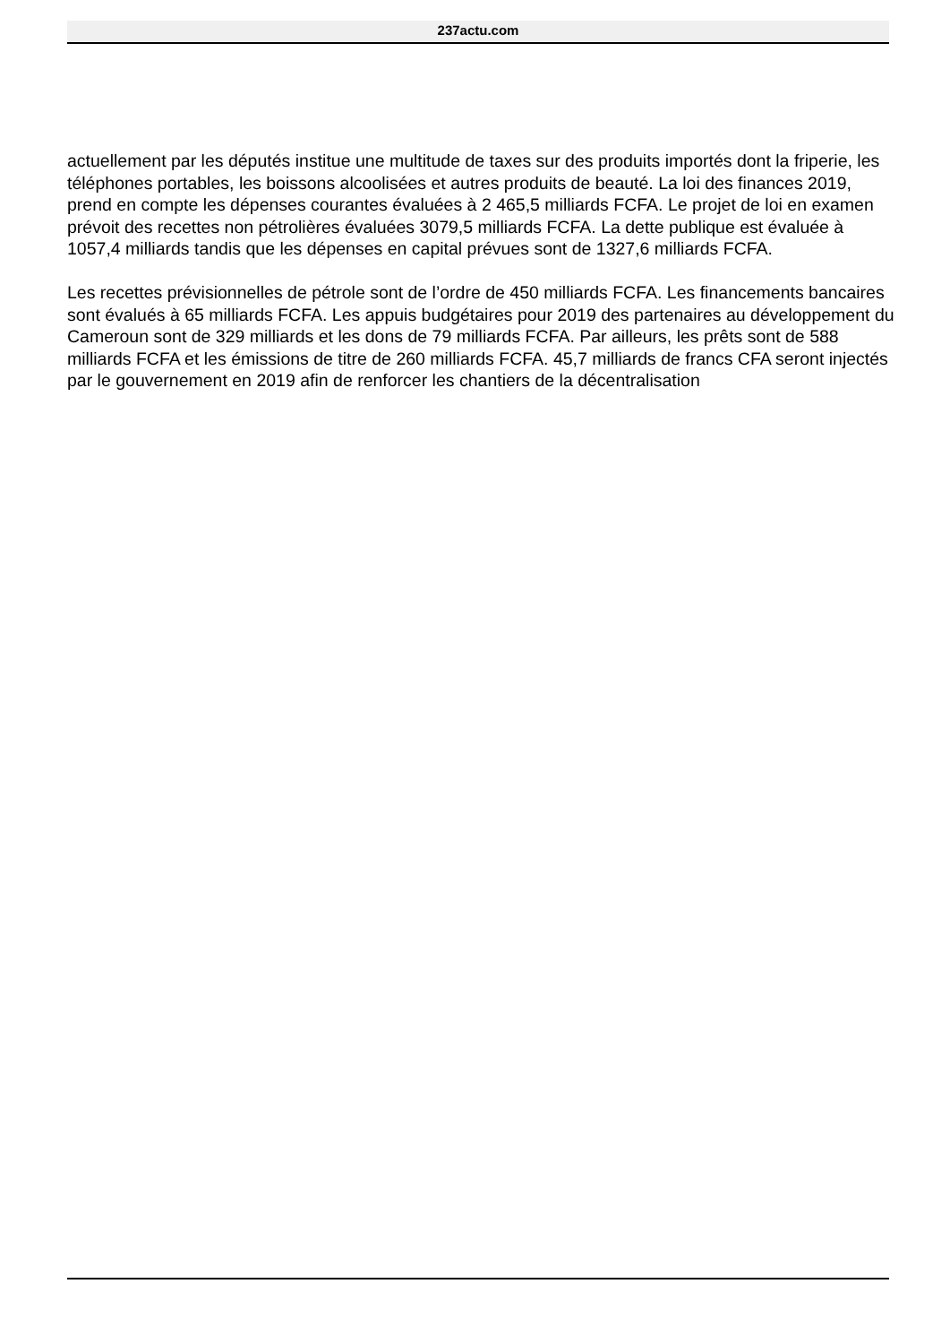237actu.com
actuellement par les députés institue une multitude de taxes sur des produits importés dont la friperie, les téléphones portables, les boissons alcoolisées et autres produits de beauté. La loi des finances 2019, prend en compte les dépenses courantes évaluées à 2 465,5 milliards FCFA. Le projet de loi en examen prévoit des recettes non pétrolières évaluées 3079,5 milliards FCFA. La dette publique est évaluée à 1057,4 milliards tandis que les dépenses en capital prévues sont de 1327,6 milliards FCFA.
Les recettes prévisionnelles de pétrole sont de l’ordre de 450 milliards FCFA. Les financements bancaires sont évalués à 65 milliards FCFA. Les appuis budgétaires pour 2019 des partenaires au développement du Cameroun sont de 329 milliards et les dons de 79 milliards FCFA. Par ailleurs, les prêts sont de 588 milliards FCFA et les émissions de titre de 260 milliards FCFA. 45,7 milliards de francs CFA seront injectés par le gouvernement en 2019 afin de renforcer les chantiers de la décentralisation